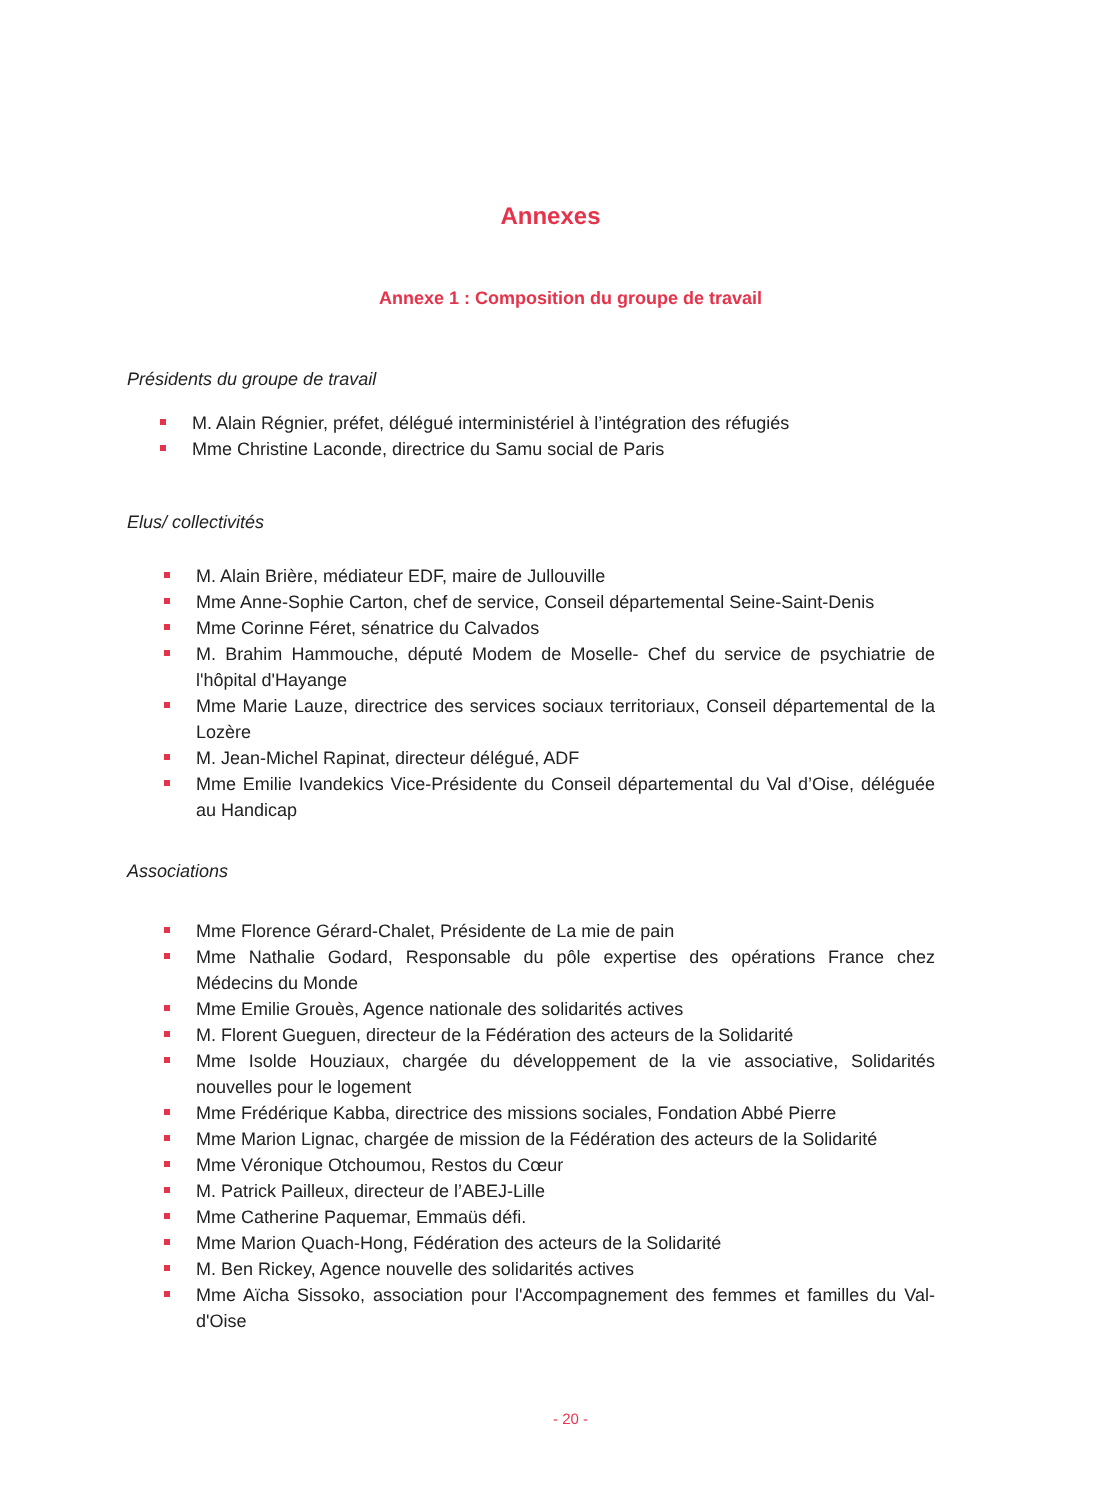Annexes
Annexe 1 : Composition du groupe de travail
Présidents du groupe de travail
M. Alain Régnier, préfet, délégué interministériel à l’intégration des réfugiés
Mme Christine Laconde, directrice du Samu social de Paris
Elus/ collectivités
M. Alain Brière, médiateur EDF, maire de Jullouville
Mme Anne-Sophie Carton, chef de service, Conseil départemental Seine-Saint-Denis
Mme Corinne Féret, sénatrice du Calvados
M. Brahim Hammouche, député Modem de Moselle- Chef du service de psychiatrie de l'hôpital d'Hayange
Mme Marie Lauze, directrice des services sociaux territoriaux, Conseil départemental de la Lozère
M. Jean-Michel Rapinat, directeur délégué, ADF
Mme Emilie Ivandekics Vice-Présidente du Conseil départemental du Val d’Oise, déléguée au Handicap
Associations
Mme Florence Gérard-Chalet, Présidente de La mie de pain
Mme Nathalie Godard, Responsable du pôle expertise des opérations France chez Médecins du Monde
Mme Emilie Grouès, Agence nationale des solidarités actives
M. Florent Gueguen, directeur de la Fédération des acteurs de la Solidarité
Mme Isolde Houziaux, chargée du développement de la vie associative, Solidarités nouvelles pour le logement
Mme Frédérique Kabba, directrice des missions sociales, Fondation Abbé Pierre
Mme Marion Lignac, chargée de mission de la Fédération des acteurs de la Solidarité
Mme Véronique Otchoumou, Restos du Cœur
M. Patrick Pailleux, directeur de l’ABEJ-Lille
Mme Catherine Paquemar, Emmaüs défi.
Mme Marion Quach-Hong, Fédération des acteurs de la Solidarité
M. Ben Rickey, Agence nouvelle des solidarités actives
Mme Aïcha Sissoko, association pour l'Accompagnement des femmes et familles du Val-d'Oise
- 20 -